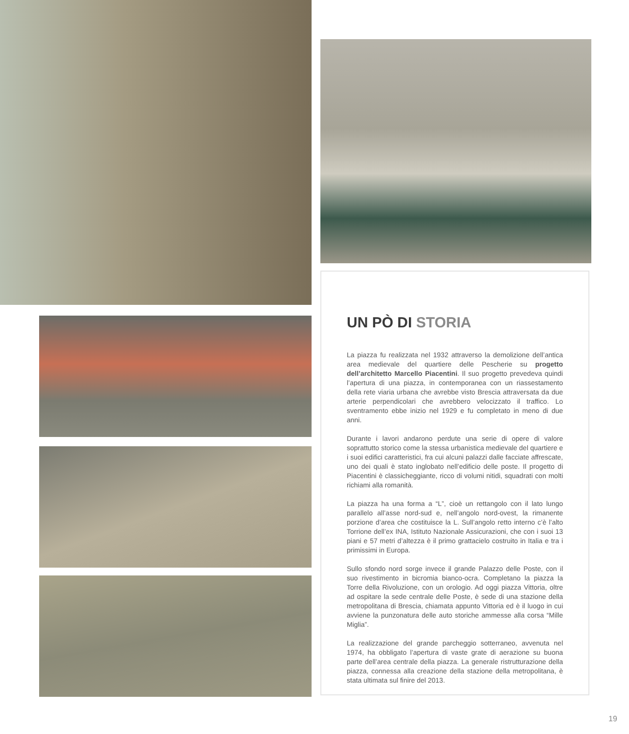UN PÒ DI STORIA
La piazza fu realizzata nel 1932 attraverso la demolizione dell’antica area medievale del quartiere delle Pescherie su progetto dell’architetto Marcello Piacentini. Il suo progetto prevedeva quindi l’apertura di una piazza, in contemporanea con un riassestamento della rete viaria urbana che avrebbe visto Brescia attraversata da due arterie perpendicolari che avrebbero velocizzato il traffico. Lo sventramento ebbe inizio nel 1929 e fu completato in meno di due anni.
Durante i lavori andarono perdute una serie di opere di valore soprattutto storico come la stessa urbanistica medievale del quartiere e i suoi edifici caratteristici, fra cui alcuni palazzi dalle facciate affrescate, uno dei quali è stato inglobato nell’edificio delle poste. Il progetto di Piacentini è classicheggiante, ricco di volumi nitidi, squadrati con molti richiami alla romanità.
La piazza ha una forma a “L”, cioè un rettangolo con il lato lungo parallelo all’asse nord-sud e, nell’angolo nord-ovest, la rimanente porzione d’area che costituisce la L. Sull’angolo retto interno c’è l’alto Torrione dell’ex INA, Istituto Nazionale Assicurazioni, che con i suoi 13 piani e 57 metri d’altezza è il primo grattacielo costruito in Italia e tra i primissimi in Europa.
Sullo sfondo nord sorge invece il grande Palazzo delle Poste, con il suo rivestimento in bicromia bianco-ocra. Completano la piazza la Torre della Rivoluzione, con un orologio. Ad oggi piazza Vittoria, oltre ad ospitare la sede centrale delle Poste, è sede di una stazione della metropolitana di Brescia, chiamata appunto Vittoria ed è il luogo in cui avviene la punzonatura delle auto storiche ammesse alla corsa “Mille Miglia”.
La realizzazione del grande parcheggio sotterraneo, avvenuta nel 1974, ha obbligato l’apertura di vaste grate di aerazione su buona parte dell’area centrale della piazza. La generale ristrutturazione della piazza, connessa alla creazione della stazione della metropolitana, è stata ultimata sul finire del 2013.
19